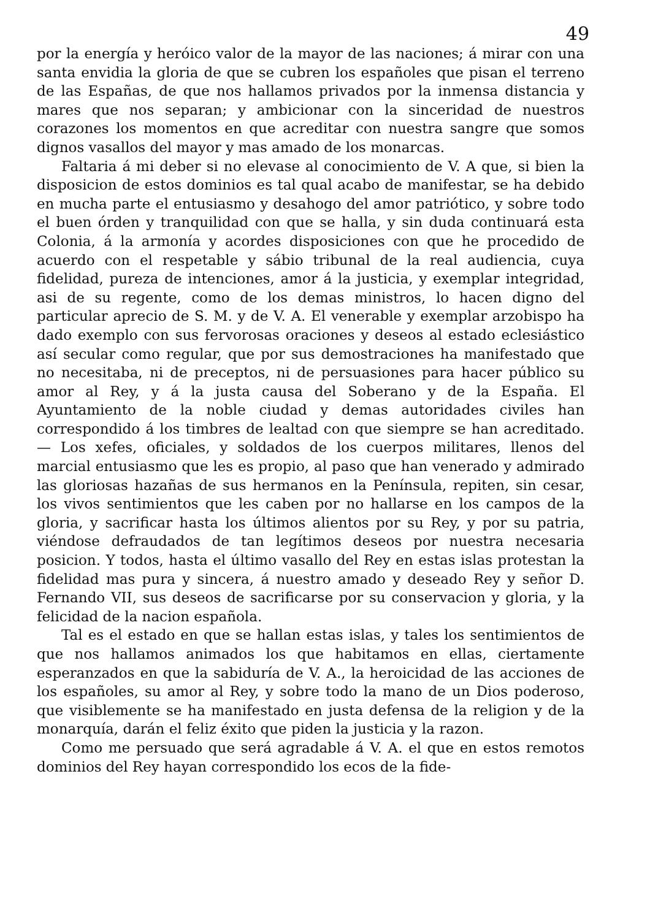49
por la energía y heróico valor de la mayor de las naciones; á mirar con una santa envidia la gloria de que se cubren los españoles que pisan el terreno de las Españas, de que nos hallamos privados por la inmensa distancia y mares que nos separan; y ambicionar con la sinceridad de nuestros corazones los momentos en que acreditar con nuestra sangre que somos dignos vasallos del mayor y mas amado de los monarcas.
Faltaria á mi deber si no elevase al conocimiento de V. A que, si bien la disposicion de estos dominios es tal qual acabo de manifestar, se ha debido en mucha parte el entusiasmo y desahogo del amor patriótico, y sobre todo el buen órden y tranquilidad con que se halla, y sin duda continuará esta Colonia, á la armonía y acordes disposiciones con que he procedido de acuerdo con el respetable y sábio tribunal de la real audiencia, cuya fidelidad, pureza de intenciones, amor á la justicia, y exemplar integridad, asi de su regente, como de los demas ministros, lo hacen digno del particular aprecio de S. M. y de V. A. El venerable y exemplar arzobispo ha dado exemplo con sus fervorosas oraciones y deseos al estado eclesiástico así secular como regular, que por sus demostraciones ha manifestado que no necesitaba, ni de preceptos, ni de persuasiones para hacer público su amor al Rey, y á la justa causa del Soberano y de la España. El Ayuntamiento de la noble ciudad y demas autoridades civiles han correspondido á los timbres de lealtad con que siempre se han acreditado. — Los xefes, oficiales, y soldados de los cuerpos militares, llenos del marcial entusiasmo que les es propio, al paso que han venerado y admirado las gloriosas hazañas de sus hermanos en la Península, repiten, sin cesar, los vivos sentimientos que les caben por no hallarse en los campos de la gloria, y sacrificar hasta los últimos alientos por su Rey, y por su patria, viéndose defraudados de tan legítimos deseos por nuestra necesaria posicion. Y todos, hasta el último vasallo del Rey en estas islas protestan la fidelidad mas pura y sincera, á nuestro amado y deseado Rey y señor D. Fernando VII, sus deseos de sacrificarse por su conservacion y gloria, y la felicidad de la nacion española.
Tal es el estado en que se hallan estas islas, y tales los sentimientos de que nos hallamos animados los que habitamos en ellas, ciertamente esperanzados en que la sabiduría de V. A., la heroicidad de las acciones de los españoles, su amor al Rey, y sobre todo la mano de un Dios poderoso, que visiblemente se ha manifestado en justa defensa de la religion y de la monarquía, darán el feliz éxito que piden la justicia y la razon.
Como me persuado que será agradable á V. A. el que en estos remotos dominios del Rey hayan correspondido los ecos de la fide-